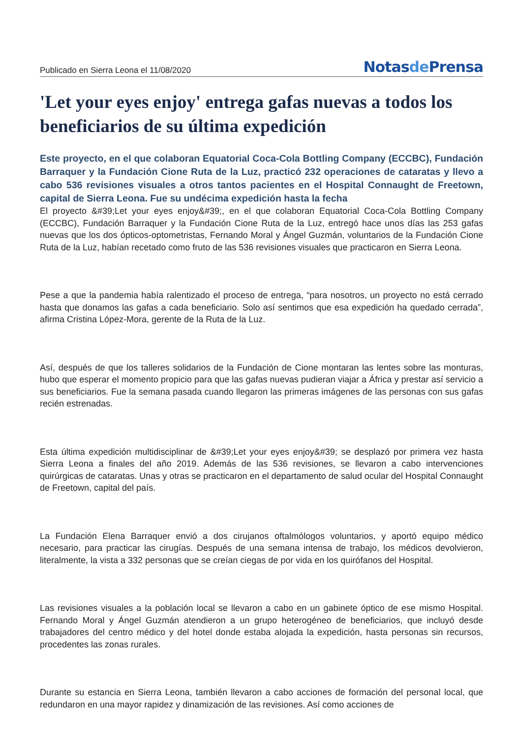Publicado en Sierra Leona el 11/08/2020
Notasde Prensa
'Let your eyes enjoy' entrega gafas nuevas a todos los beneficiarios de su última expedición
Este proyecto, en el que colaboran Equatorial Coca-Cola Bottling Company (ECCBC), Fundación Barraquer y la Fundación Cione Ruta de la Luz, practicó 232 operaciones de cataratas y llevo a cabo 536 revisiones visuales a otros tantos pacientes en el Hospital Connaught de Freetown, capital de Sierra Leona. Fue su undécima expedición hasta la fecha
El proyecto &#39;Let your eyes enjoy&#39;, en el que colaboran Equatorial Coca-Cola Bottling Company (ECCBC), Fundación Barraquer y la Fundación Cione Ruta de la Luz, entregó hace unos días las 253 gafas nuevas que los dos ópticos-optometristas, Fernando Moral y Ángel Guzmán, voluntarios de la Fundación Cione Ruta de la Luz, habían recetado como fruto de las 536 revisiones visuales que practicaron en Sierra Leona.
Pese a que la pandemia había ralentizado el proceso de entrega, “para nosotros, un proyecto no está cerrado hasta que donamos las gafas a cada beneficiario. Solo así sentimos que esa expedición ha quedado cerrada”, afirma Cristina López-Mora, gerente de la Ruta de la Luz.
Así, después de que los talleres solidarios de la Fundación de Cione montaran las lentes sobre las monturas, hubo que esperar el momento propicio para que las gafas nuevas pudieran viajar a África y prestar así servicio a sus beneficiarios. Fue la semana pasada cuando llegaron las primeras imágenes de las personas con sus gafas recién estrenadas.
Esta última expedición multidisciplinar de &#39;Let your eyes enjoy&#39; se desplazó por primera vez hasta Sierra Leona a finales del año 2019. Además de las 536 revisiones, se llevaron a cabo intervenciones quirúrgicas de cataratas. Unas y otras se practicaron en el departamento de salud ocular del Hospital Connaught de Freetown, capital del país.
La Fundación Elena Barraquer envió a dos cirujanos oftalmólogos voluntarios, y aportó equipo médico necesario, para practicar las cirugías. Después de una semana intensa de trabajo, los médicos devolvieron, literalmente, la vista a 332 personas que se creían ciegas de por vida en los quirófanos del Hospital.
Las revisiones visuales a la población local se llevaron a cabo en un gabinete óptico de ese mismo Hospital. Fernando Moral y Ángel Guzmán atendieron a un grupo heterogéneo de beneficiarios, que incluyó desde trabajadores del centro médico y del hotel donde estaba alojada la expedición, hasta personas sin recursos, procedentes las zonas rurales.
Durante su estancia en Sierra Leona, también llevaron a cabo acciones de formación del personal local, que redundaron en una mayor rapidez y dinamización de las revisiones. Así como acciones de